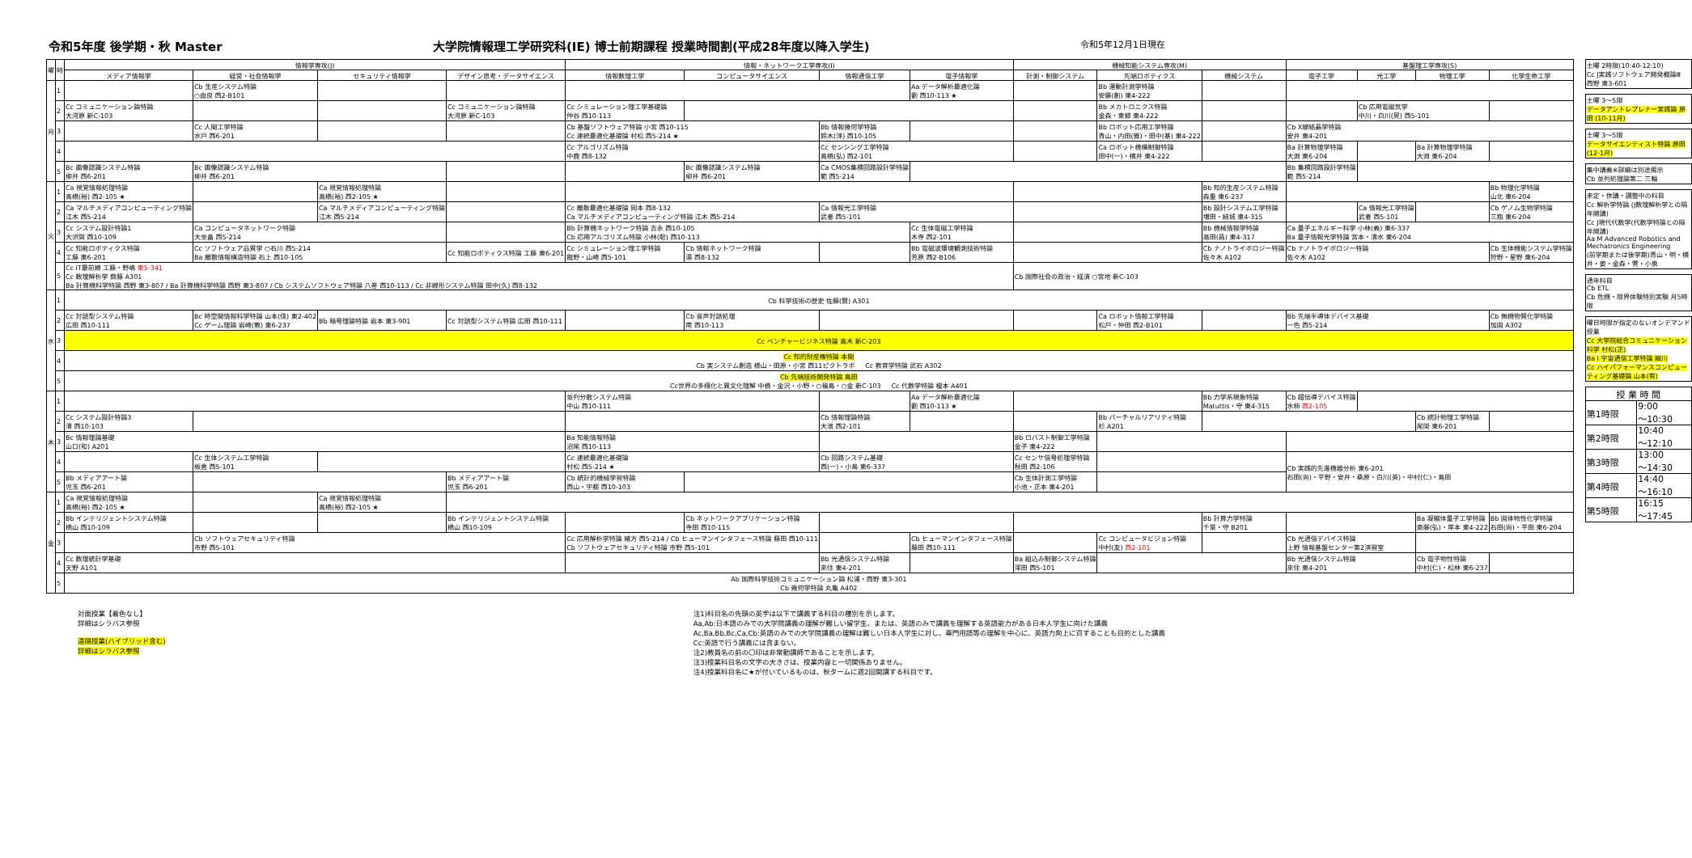令和5年度 後学期・秋 Master 大学院情報理工学研究科(IE) 博士前期課程 授業時間割(平成28年度以降入学生) 令和5年12月1日現在
| 曜 | 時 | 情報学専攻(J) | | | | 情報・ネットワーク工学専攻(I) | | | | 機械知能システム専攻(M) | | | 基盤理工学専攻(S) | | | |
| --- | --- | --- | --- | --- | --- | --- | --- | --- | --- | --- | --- | --- | --- | --- | --- | --- |
| | | メディア情報学 | 経営・社会情報学 | セキュリティ情報学 | デザイン思考・データサイエンス | 情報数理工学 | コンピュータサイエンス | 情報通信工学 | 電子情報学 | 計測・制御システム | 先端ロボティクス | 機械システム | 電子工学 | 光工学 | 物理工学 | 化学生命工学 |
| 月 | 1 | | Cb 生産システム特論 ○由良 西2-B101 | | | | | | Aa データ解析最適化論 劉 西10-113 ★ | | Bb 運動計測学特論 安藤(創) 東4-222 | | | | | |
| | 2 | Cc コミュニケーション論特論 大河原 新C-103 | | | Cc コミュニケーション論特論 大河原 新C-103 | Cc シミュレーション理工学基礎論 仲谷 西10-113 | | | | | Bb メカトロニクス特論 金森・東郷 東4-222 | | | Cb 応用電磁気学 中川・白川(晃) 西5-101 | | |
| | 3 | | Cc 人間工学特論 水戸 西6-201 | | | Cb 基盤ソフトウェア特論 小宮 西10-115 Cc 連続最適化基礎論 村松 西5-214 ★ | | Bb 情報幾何学特論 鈴木(淳) 西10-105 | | | Bb ロボット応用工学特論 青山・内田(雅)・田中(基) 東4-222 | | Cb X線結晶学特論 安井 東4-201 | | | |
| | 4 | | | | | Cc アルゴリズム特論 中鹿 西8-132 | | Cc センシング工学特論 高橋(弘) 西2-101 | | | Ca ロボット機構制御特論 田中(一)・横井 東4-222 | | Ba 計算物理学特論 大淵 東6-204 | | Ba 計算物理学特論 大淵 東6-204 | |
| | 5 | Bc 画像認識システム特論 柳井 西6-201 | Bc 画像認識システム特論 柳井 西6-201 | | | | Bc 画像認識システム特論 柳井 西6-201 | Ca CMOS集積回路設計学特論 範 西5-214 | | | | | Bb 集積回路設計学特論 範 西5-214 | | | |
| 火 | 1 | Ca 視覚情報処理特論 高橋(裕) 西2-105 ★ | | Ca 視覚情報処理特論 高橋(裕) 西2-105 ★ | | | | | | | | Bb 知的生産システム特論 森重 東6-237 | | | | Bb 物理化学特論 山北 東6-204 |
| | 2 | Ca マルチメディアコンピューティング特論 江木 西5-214 | | Ca マルチメディアコンピューティング特論 江木 西5-214 | | Cc 離散最適化基礎論 岡本 西8-132 Ca マルチメディアコンピューティング特論 江木 西5-214 | | Ca 情報光工学特論 武者 西5-101 | | | | Bb 設計システム工学特論 増田・結城 東4-315 | | Ca 情報光工学特論 武者 西5-101 | | Cb ゲノム生物学特論 三瓶 東6-204 |
| | 3 | Cc システム設計特論1 大須賀 西10-109 | Ca コンピュータネットワーク特論 大坐畠 西5-214 | | | Bb 計算機ネットワーク特論 吉永 西10-105 Cb 応用アルゴリズム特論 小林(聡) 西10-113 | | | Cc 生体電磁工学特論 木寺 西2-101 | | | Bb 機械情報学特論 高田(昌) 東4-317 | Ca 量子エネルギー科学 小林(義) 東6-337 Ba 量子情報光学特論 宮本・清水 東6-204 | | | |
| | 4 | Cc 知能ロボティクス特論 工藤 東6-201 | Cc ソフトウェア品質学 ○石川 西5-214 Ba 離散情報構造特論 石上 西10-105 | | Cc 知能ロボティクス特論 工藤 東6-201 | Cc シミュレーション理工学特論 龍野・山崎 西5-101 | Cb 情報ネットワーク特論 湯 西8-132 | | Bb 電磁波環境観測技術特論 芳原 西2-B106 | | | Cb ナノトライボロジー特論 佐々木 A102 | Cb ナノトライボロジー特論 佐々木 A102 | | | Cb 生体機能システム学特論 狩野・星野 東6-204 |
| | 5 | Cc IT最前線 工藤・野嶋 東5-341 Cc 数理解析学 齋藤 A301 Ba 計算機科学特論 西野 東3-807 / Ba 計算機科学特論 西野 東3-807 / Cb システムソフトウェア特論 八巻 西10-113 / Cc 非線形システム特論 田中(久) 西8-132 | | | | | | | | Cb 国際社会の政治・経済 ○宮地 新C-103 | | | | | | |
| 水 | 1 | Cb 科学技術の歴史 佐藤(賢) A301 | | | | | | | | | | | | | | |
| | 2 | Cc 対話型システム特論 広田 西10-111 | Bc 時空間情報科学特論 山本(佳) 東2-402 Cc ゲーム理論 岩崎(敦) 東6-237 | Bb 暗号理論特論 岩本 東3-901 | Cc 対話型システム特論 広田 西10-111 | | Cb 音声対話処理 南 西10-113 | | | | Ca ロボット情報工学特論 松戸・仲田 西2-B101 | | Bb 先端半導体デバイス基礎 一色 西5-214 | | | Cb 無機物質化学特論 加固 A302 |
| | 3 | Cc ベンチャービジネス特論 高木 新C-203 | | | | | | | | | | | | | | |
| | 4 | Cc 知的財産権特論 本間 Cb 実システム創造 橋山・田原・小宮 西11ピクトラボ Cc 教育学特論 武石 A302 | | | | | | | | | | | | | | |
| | 5 | Cb 先端技術開発特論 島田 Cc世界の多極化と異文化理解 中橋・金沢・小野・○福島・○金 新C-103 Cc 代数学特論 榎本 A401 | | | | | | | | | | | | | | |
| 木 | 1 | | | | | 並列分散システム特論 中山 西10-111 | | | Aa データ解析最適化論 劉 西10-113 ★ | | | Bb 力学系現象特論 Matuttis・守 東4-315 | Cb 超伝導デバイス特論 水柿 西2-105 | | | |
| | 2 | Cc システム設計特論3 清 西10-103 | | | | | | Cb 情報理論特論 大濱 西2-101 | | | Bb バーチャルリアリティ特論 杉 A201 | | | | Cb 統計物理工学特論 尾関 東6-201 | |
| | 3 | Bc 情報理論基礎 山口(和) A201 | | | | Ba 知能情報特論 沼尾 西10-113 | | | | Bb ロバスト制御工学特論 金子 東4-222 | | | | | | |
| | 4 | | Cc 生体システム工学特論 板倉 西5-101 | | | Cc 連続最適化基礎論 村松 西5-214 ★ | | Cb 回路システム基礎 西(一)・小島 東6-337 | | Cc センサ信号処理学特論 秋田 西2-106 | | | Cb 実践的先進機器分析 東6-201 石田(尚)・平野・安井・桑原・白川(英)・中村(仁)・島田 | | | |
| | 5 | Bb メディアアート論 児玉 西6-201 | | | Bb メディアアート論 児玉 西6-201 | Cb 統計的機械学習特論 西山・宇都 西10-103 | | | | Cb 生体計測工学特論 小池・正本 東4-201 | | | | | | |
| 金 | 1 | Ca 視覚情報処理特論 高橋(裕) 西2-105 ★ | | Ca 視覚情報処理特論 高橋(裕) 西2-105 ★ | | | | | | | | | | | | |
| | 2 | Bb インテリジェントシステム特論 橋山 西10-109 | | | Bb インテリジェントシステム特論 橋山 西10-109 | | Cb ネットワークアプリケーション特論 寺田 西10-115 | | | | | Bb 計算力学特論 千葉・守 B201 | | | Ba 凝縮体量子工学特論 斎藤(弘)・岸本 東4-222 | Bb 固体物性化学特論 石田(尚)・平田 東6-204 |
| | 3 | | Cb ソフトウェアセキュリティ特論 市野 西5-101 | | | Cc 応用解析学特論 緒方 西5-214 / Cb ヒューマンインタフェース特論 藤田 西10-111 Cb ソフトウェアセキュリティ特論 市野 西5-101 | | | Cb ヒューマンインタフェース特論 藤田 西10-111 | | Cc コンピュータビジョン特論 中村(友) 西2-101 | | Cb 光通信デバイス特論 上野 情報基盤センター第2演習室 | | | |
| | 4 | Cc 数理統計学基礎 天野 A101 | | | | | | Bb 光通信システム特論 來住 東4-201 | | Ba 組込み制御システム特論 澤田 西5-101 | | | Bb 光通信システム特論 來住 東4-201 | | Cb 電子物性特論 中村(仁)・松林 東6-237 | |
| | 5 | Ab 国際科学技術コミュニケーション論 松浦・西野 東3-301 Cb 幾何学特論 丸亀 A402 | | | | | | | | | | | | | | |
土曜 2時限(10:40-12:10)
Cc J実践ソフトウェア開発概論Ⅲ
西野 東3-601
土曜 3～5限
データアントレプレナー実践論 原田 (10-11月)
土曜 3～5限
データサイエンティスト特論 原田 (12-1月)
集中講義※詳細は別途掲示
Cb 並列処理論第二 三輪
未定・休講・調整中の科目
Cc 解析学特論 (J数理解析学との隔年開講)
Cc J現代代数学(代数学特論との隔年開講)
Aa M Advanced Robotics and Mechatronics Engineering
(前学期または後学期)青山・明・横井・姜・金森・菅・小泉
通年科目
Cb ETL
Cb 危機・限界体験特別実験 月5時限
曜日時限が指定のないオンデマンド授業
Cc 大学院総合コミュニケーション科学 村松(正)
Ba I 宇宙通信工学特論 細川
Cc ハイパフォーマンスコンピューティング基礎論 山本(有)
| 授 業 時 間 | |
| --- | --- |
| 第1時限 | 9:00 ～10:30 |
| 第2時限 | 10:40 ～12:10 |
| 第3時限 | 13:00 ～14:30 |
| 第4時限 | 14:40 ～16:10 |
| 第5時限 | 16:15 ～17:45 |
対面授業【着色なし】
詳細はシラバス参照
遠隔授業(ハイブリッド含む)
詳細はシラバス参照
注1)科目名の先頭の英字は以下で講義する科目の種別を示します。
Aa,Ab:日本語のみでの大学院講義の理解が難しい留学生、または、英語のみで講義を理解する英語能力がある日本人学生に向けた講義
Ac,Ba,Bb,Bc,Ca,Cb:英語のみでの大学院講義の理解は難しい日本人学生に対し、専門用語等の理解を中心に、英語力向上に資することも目的とした講義
Cc:英語で行う講義には含まない。
注2)教員名の前の〇印は非常勤講師であることを示します。
注3)授業科目名の文字の大きさは、授業内容と一切関係ありません。
注4)授業科目名に★が付いているものは、秋タームに週2回開講する科目です。